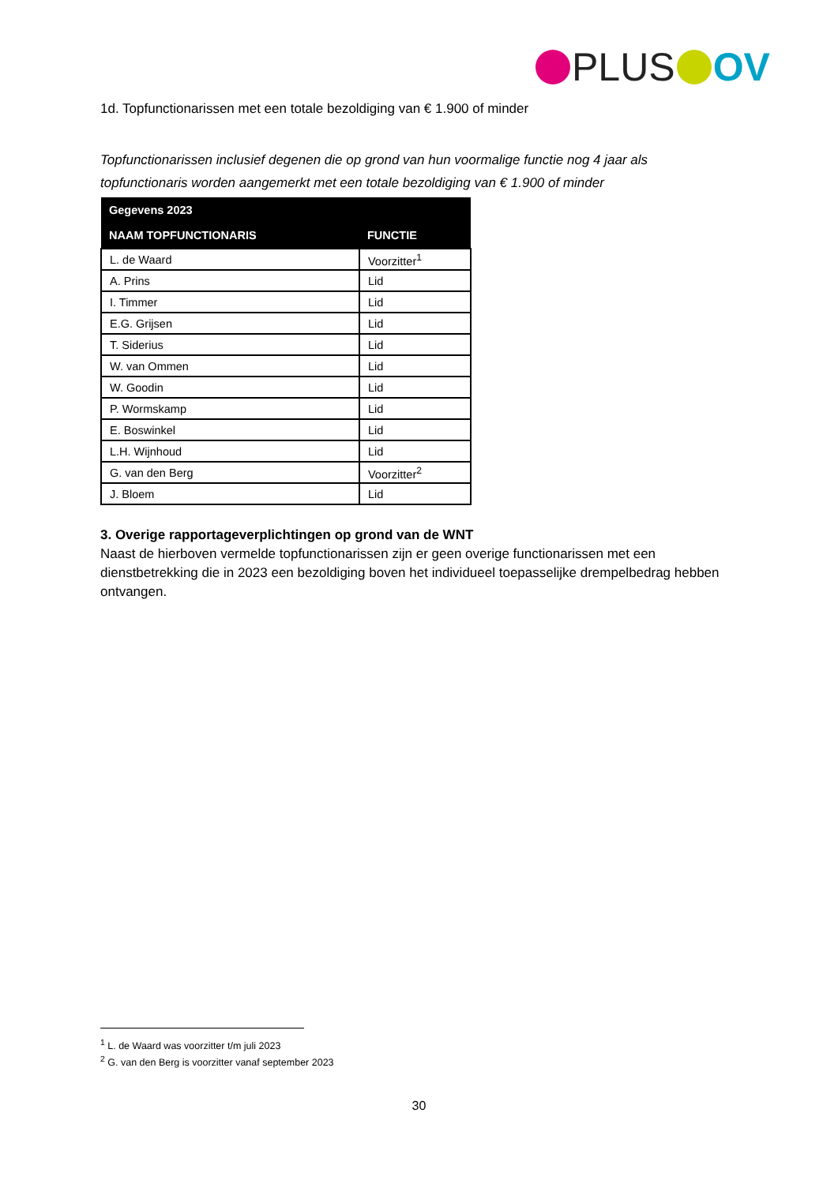PLUS OV
1d. Topfunctionarissen met een totale bezoldiging van € 1.900 of minder
Topfunctionarissen inclusief degenen die op grond van hun voormalige functie nog 4 jaar als topfunctionaris worden aangemerkt met een totale bezoldiging van € 1.900 of minder
| Gegevens 2023 | |
| --- | --- |
| NAAM TOPFUNCTIONARIS | FUNCTIE |
| L. de Waard | Voorzitter<sup>1</sup> |
| A. Prins | Lid |
| I. Timmer | Lid |
| E.G. Grijsen | Lid |
| T. Siderius | Lid |
| W. van Ommen | Lid |
| W. Goodin | Lid |
| P. Wormskamp | Lid |
| E. Boswinkel | Lid |
| L.H. Wijnhoud | Lid |
| G. van den Berg | Voorzitter<sup>2</sup> |
| J. Bloem | Lid |
3. Overige rapportageverplichtingen op grond van de WNT
Naast de hierboven vermelde topfunctionarissen zijn er geen overige functionarissen met een dienstbetrekking die in 2023 een bezoldiging boven het individueel toepasselijke drempelbedrag hebben ontvangen.
<sup>1</sup> L. de Waard was voorzitter t/m juli 2023
<sup>2</sup> G. van den Berg is voorzitter vanaf september 2023
30